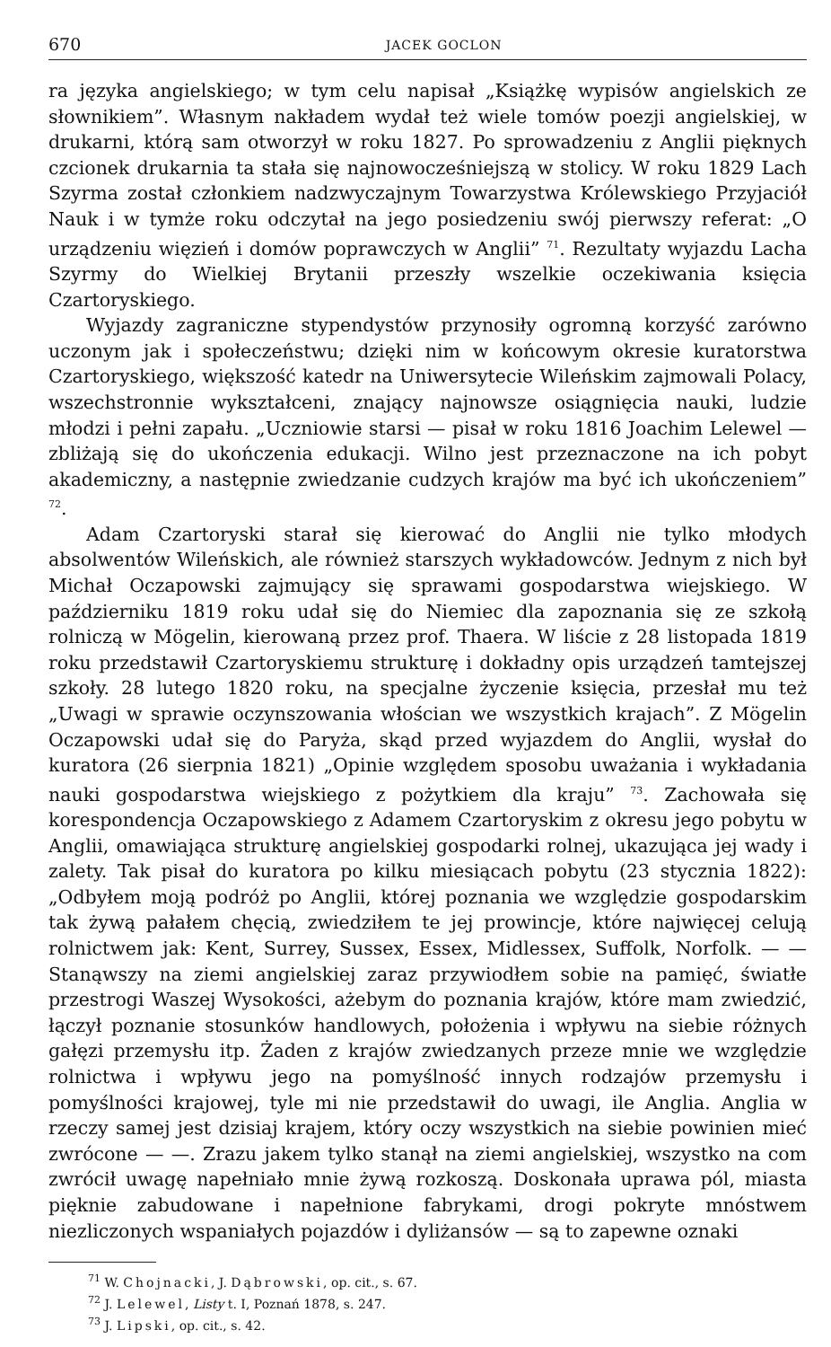670 JACEK GOCLON
ra języka angielskiego; w tym celu napisał „Książkę wypisów angielskich ze słownikiem”. Własnym nakładem wydał też wiele tomów poezji angielskiej, w drukarni, którą sam otworzył w roku 1827. Po sprowadzeniu z Anglii pięknych czcionek drukarnia ta stała się najnowocześniejszą w stolicy. W roku 1829 Lach Szyrma został członkiem nadzwyczajnym Towarzystwa Królewskiego Przyjaciół Nauk i w tymże roku odczytał na jego posiedzeniu swój pierwszy referat: „O urządzeniu więzień i domów poprawczych w Anglii” <sup>71</sup>. Rezultaty wyjazdu Lacha Szyrmy do Wielkiej Brytanii przeszły wszelkie oczekiwania księcia Czartoryskiego.
Wyjazdy zagraniczne stypendystów przynosiły ogromną korzyść zarówno uczonym jak i społeczeństwu; dzięki nim w końcowym okresie kuratorstwa Czartoryskiego, większość katedr na Uniwersytecie Wileńskim zajmowali Polacy, wszechstronnie wykształceni, znający najnowsze osiągnięcia nauki, ludzie młodzi i pełni zapału. „Uczniowie starsi — pisał w roku 1816 Joachim Lelewel — zbliżają się do ukończenia edukacji. Wilno jest przeznaczone na ich pobyt akademiczny, a następnie zwiedzanie cudzych krajów ma być ich ukończeniem” <sup>72</sup>.
Adam Czartoryski starał się kierować do Anglii nie tylko młodych absolwentów Wileńskich, ale również starszych wykładowców. Jednym z nich był Michał Oczapowski zajmujący się sprawami gospodarstwa wiejskiego. W październiku 1819 roku udał się do Niemiec dla zapoznania się ze szkołą rolniczą w Mögelin, kierowaną przez prof. Thaera. W liście z 28 listopada 1819 roku przedstawił Czartoryskiemu strukturę i dokładny opis urządzeń tamtejszej szkoły. 28 lutego 1820 roku, na specjalne życzenie księcia, przesłał mu też „Uwagi w sprawie oczynszowania włościan we wszystkich krajach”. Z Mögelin Oczapowski udał się do Paryża, skąd przed wyjazdem do Anglii, wysłał do kuratora (26 sierpnia 1821) „Opinie względem sposobu uważania i wykładania nauki gospodarstwa wiejskiego z pożytkiem dla kraju” <sup>73</sup>. Zachowała się korespondencja Oczapowskiego z Adamem Czartoryskim z okresu jego pobytu w Anglii, omawiająca strukturę angielskiej gospodarki rolnej, ukazująca jej wady i zalety. Tak pisał do kuratora po kilku miesiącach pobytu (23 stycznia 1822): „Odbyłem moją podróż po Anglii, której poznania we względzie gospodarskim tak żywą pałałem chęcią, zwiedziłem te jej prowincje, które najwięcej celują rolnictwem jak: Kent, Surrey, Sussex, Essex, Midlessex, Suffolk, Norfolk. — — Stanąwszy na ziemi angielskiej zaraz przywiodłem sobie na pamięć, światłe przestrogi Waszej Wysokości, ażebym do poznania krajów, które mam zwiedzić, łączył poznanie stosunków handlowych, położenia i wpływu na siebie różnych gałęzi przemysłu itp. Żaden z krajów zwiedzanych przeze mnie we względzie rolnictwa i wpływu jego na pomyślność innych rodzajów przemysłu i pomyślności krajowej, tyle mi nie przedstawił do uwagi, ile Anglia. Anglia w rzeczy samej jest dzisiaj krajem, który oczy wszystkich na siebie powinien mieć zwrócone — —. Zrazu jakem tylko stanął na ziemi angielskiej, wszystko na com zwrócił uwagę napełniało mnie żywą rozkoszą. Doskonała uprawa pól, miasta pięknie zabudowane i napełnione fabrykami, drogi pokryte mnóstwem niezliczonych wspaniałych pojazdów i dyliżansów — są to zapewne oznaki
<sup>71</sup> W. Chojnacki, J. Dąbrowski, op. cit., s. 67.
<sup>72</sup> J. Lelewel, Listy t. I, Poznań 1878, s. 247.
<sup>73</sup> J. Lipski, op. cit., s. 42.